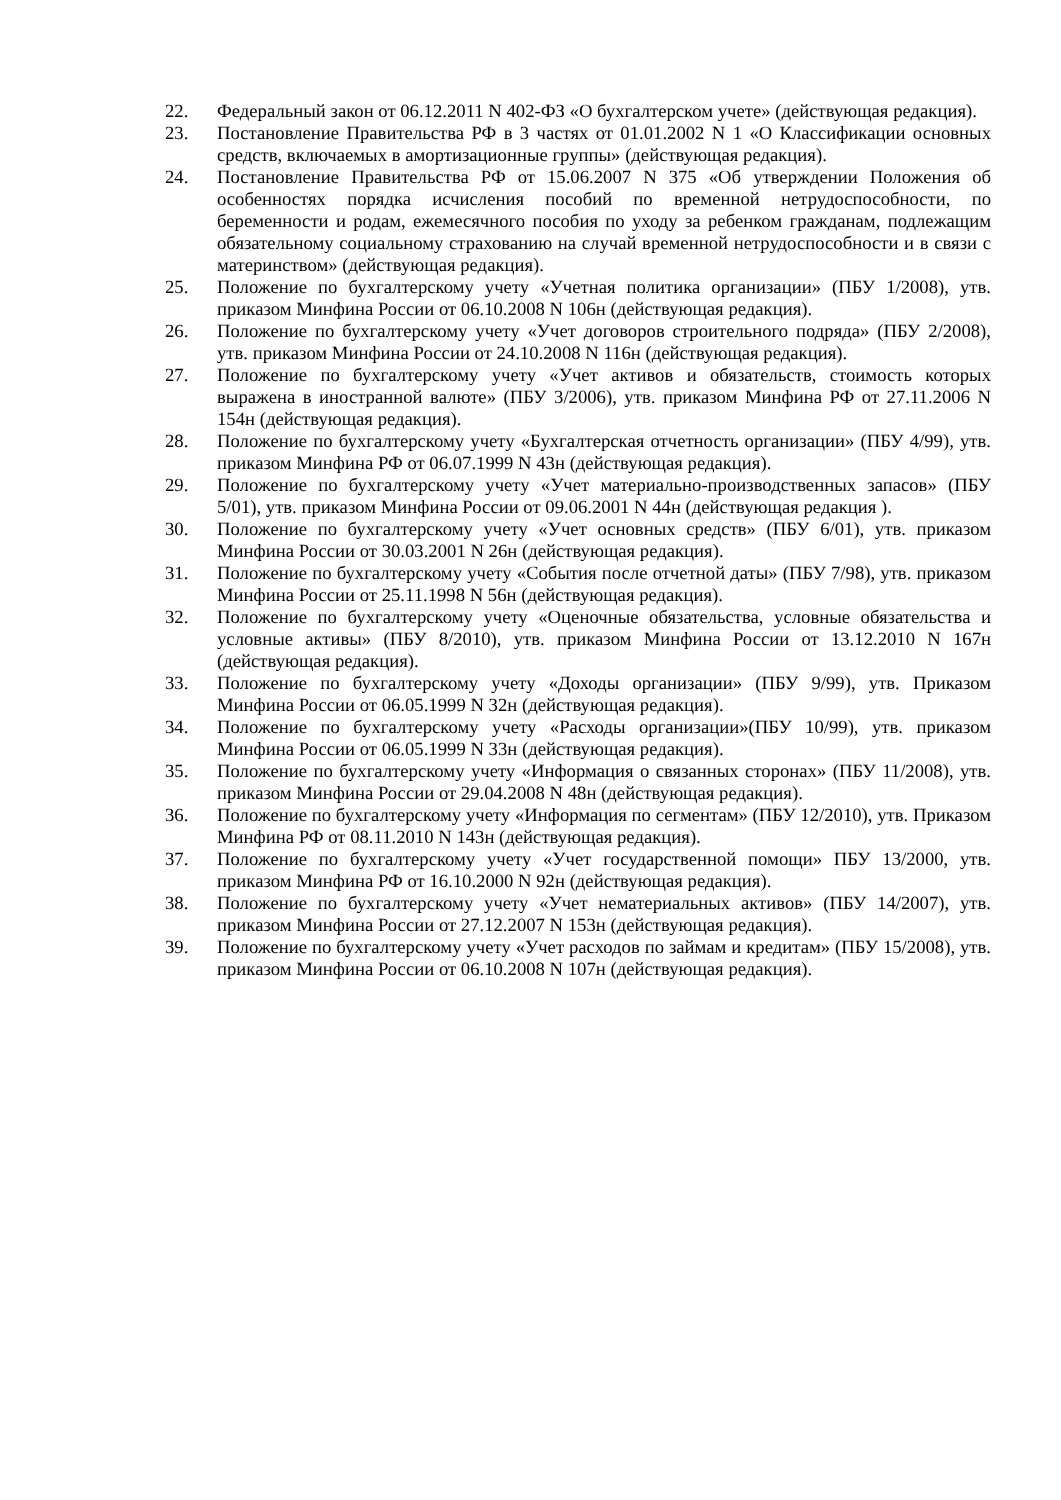22. Федеральный закон от 06.12.2011 N 402-ФЗ «О бухгалтерском учете» (действующая редакция).
23. Постановление Правительства РФ в 3 частях от 01.01.2002 N 1 «О Классификации основных средств, включаемых в амортизационные группы» (действующая редакция).
24. Постановление Правительства РФ от 15.06.2007 N 375 «Об утверждении Положения об особенностях порядка исчисления пособий по временной нетрудоспособности, по беременности и родам, ежемесячного пособия по уходу за ребенком гражданам, подлежащим обязательному социальному страхованию на случай временной нетрудоспособности и в связи с материнством» (действующая редакция).
25. Положение по бухгалтерскому учету «Учетная политика организации» (ПБУ 1/2008), утв. приказом Минфина России от 06.10.2008 N 106н (действующая редакция).
26. Положение по бухгалтерскому учету «Учет договоров строительного подряда» (ПБУ 2/2008), утв. приказом Минфина России от 24.10.2008 N 116н (действующая редакция).
27. Положение по бухгалтерскому учету «Учет активов и обязательств, стоимость которых выражена в иностранной валюте» (ПБУ 3/2006), утв. приказом Минфина РФ от 27.11.2006 N 154н (действующая редакция).
28. Положение по бухгалтерскому учету «Бухгалтерская отчетность организации» (ПБУ 4/99), утв. приказом Минфина РФ от 06.07.1999 N 43н (действующая редакция).
29. Положение по бухгалтерскому учету «Учет материально-производственных запасов» (ПБУ 5/01), утв. приказом Минфина России от 09.06.2001 N 44н (действующая редакция ).
30. Положение по бухгалтерскому учету «Учет основных средств» (ПБУ 6/01), утв. приказом Минфина России от 30.03.2001 N 26н (действующая редакция).
31. Положение по бухгалтерскому учету «События после отчетной даты» (ПБУ 7/98), утв. приказом Минфина России от 25.11.1998 N 56н (действующая редакция).
32. Положение по бухгалтерскому учету «Оценочные обязательства, условные обязательства и условные активы» (ПБУ 8/2010), утв. приказом Минфина России от 13.12.2010 N 167н (действующая редакция).
33. Положение по бухгалтерскому учету «Доходы организации» (ПБУ 9/99), утв. Приказом Минфина России от 06.05.1999 N 32н (действующая редакция).
34. Положение по бухгалтерскому учету «Расходы организации»(ПБУ 10/99), утв. приказом Минфина России от 06.05.1999 N 33н (действующая редакция).
35. Положение по бухгалтерскому учету «Информация о связанных сторонах» (ПБУ 11/2008), утв. приказом Минфина России от 29.04.2008 N 48н (действующая редакция).
36. Положение по бухгалтерскому учету «Информация по сегментам» (ПБУ 12/2010), утв. Приказом Минфина РФ от 08.11.2010 N 143н (действующая редакция).
37. Положение по бухгалтерскому учету «Учет государственной помощи» ПБУ 13/2000, утв. приказом Минфина РФ от 16.10.2000 N 92н (действующая редакция).
38. Положение по бухгалтерскому учету «Учет нематериальных активов» (ПБУ 14/2007), утв. приказом Минфина России от 27.12.2007 N 153н (действующая редакция).
39. Положение по бухгалтерскому учету «Учет расходов по займам и кредитам» (ПБУ 15/2008), утв. приказом Минфина России от 06.10.2008 N 107н (действующая редакция).